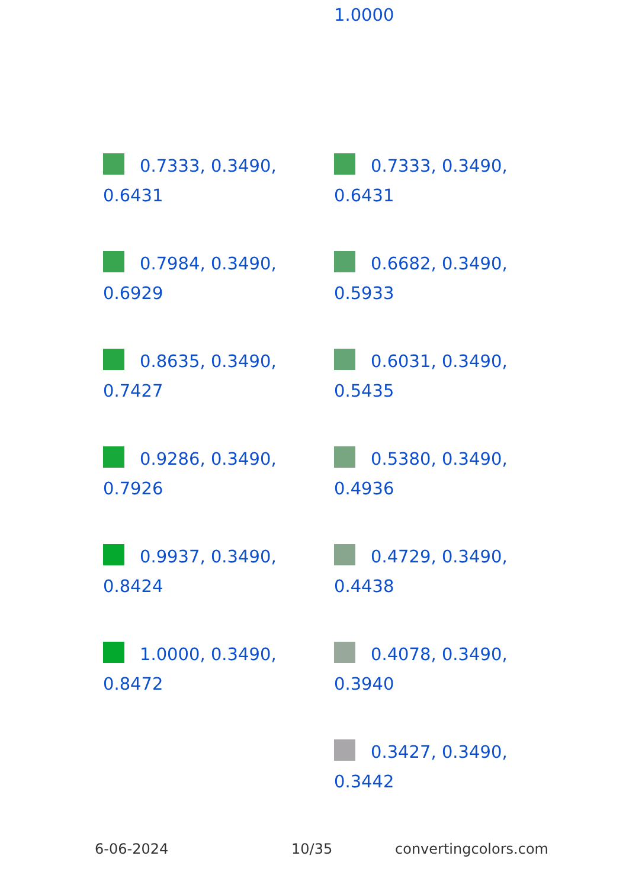1.0000
0.7333, 0.3490, 0.6431
0.7984, 0.3490, 0.6929
0.8635, 0.3490, 0.7427
0.9286, 0.3490, 0.7926
0.9937, 0.3490, 0.8424
1.0000, 0.3490, 0.8472
0.7333, 0.3490, 0.6431
0.6682, 0.3490, 0.5933
0.6031, 0.3490, 0.5435
0.5380, 0.3490, 0.4936
0.4729, 0.3490, 0.4438
0.4078, 0.3490, 0.3940
0.3427, 0.3490, 0.3442
6-06-2024 10/35 convertingcolors.com